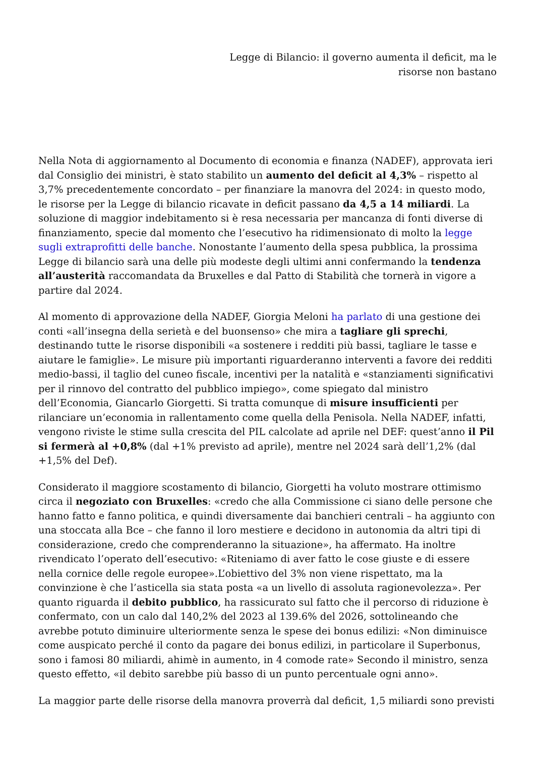Legge di Bilancio: il governo aumenta il deficit, ma le risorse non bastano
Nella Nota di aggiornamento al Documento di economia e finanza (NADEF), approvata ieri dal Consiglio dei ministri, è stato stabilito un aumento del deficit al 4,3% – rispetto al 3,7% precedentemente concordato – per finanziare la manovra del 2024: in questo modo, le risorse per la Legge di bilancio ricavate in deficit passano da 4,5 a 14 miliardi. La soluzione di maggior indebitamento si è resa necessaria per mancanza di fonti diverse di finanziamento, specie dal momento che l’esecutivo ha ridimensionato di molto la legge sugli extraprofitti delle banche. Nonostante l’aumento della spesa pubblica, la prossima Legge di bilancio sarà una delle più modeste degli ultimi anni confermando la tendenza all’austerità raccomandata da Bruxelles e dal Patto di Stabilità che tornerà in vigore a partire dal 2024.
Al momento di approvazione della NADEF, Giorgia Meloni ha parlato di una gestione dei conti «all’insegna della serietà e del buonsenso» che mira a tagliare gli sprechi, destinando tutte le risorse disponibili «a sostenere i redditi più bassi, tagliare le tasse e aiutare le famiglie». Le misure più importanti riguarderanno interventi a favore dei redditi medio-bassi, il taglio del cuneo fiscale, incentivi per la natalità e «stanziamenti significativi per il rinnovo del contratto del pubblico impiego», come spiegato dal ministro dell’Economia, Giancarlo Giorgetti. Si tratta comunque di misure insufficienti per rilanciare un’economia in rallentamento come quella della Penisola. Nella NADEF, infatti, vengono riviste le stime sulla crescita del PIL calcolate ad aprile nel DEF: quest’anno il Pil si fermerà al +0,8% (dal +1% previsto ad aprile), mentre nel 2024 sarà dell’1,2% (dal +1,5% del Def).
Considerato il maggiore scostamento di bilancio, Giorgetti ha voluto mostrare ottimismo circa il negoziato con Bruxelles: «credo che alla Commissione ci siano delle persone che hanno fatto e fanno politica, e quindi diversamente dai banchieri centrali – ha aggiunto con una stoccata alla Bce – che fanno il loro mestiere e decidono in autonomia da altri tipi di considerazione, credo che comprenderanno la situazione», ha affermato. Ha inoltre rivendicato l’operato dell’esecutivo: «Riteniamo di aver fatto le cose giuste e di essere nella cornice delle regole europee».L’obiettivo del 3% non viene rispettato, ma la convinzione è che l’asticella sia stata posta «a un livello di assoluta ragionevolezza». Per quanto riguarda il debito pubblico, ha rassicurato sul fatto che il percorso di riduzione è confermato, con un calo dal 140,2% del 2023 al 139.6% del 2026, sottolineando che avrebbe potuto diminuire ulteriormente senza le spese dei bonus edilizi: «Non diminuisce come auspicato perché il conto da pagare dei bonus edilizi, in particolare il Superbonus, sono i famosi 80 miliardi, ahimè in aumento, in 4 comode rate» Secondo il ministro, senza questo effetto, «il debito sarebbe più basso di un punto percentuale ogni anno».
La maggior parte delle risorse della manovra proverrà dal deficit, 1,5 miliardi sono previsti